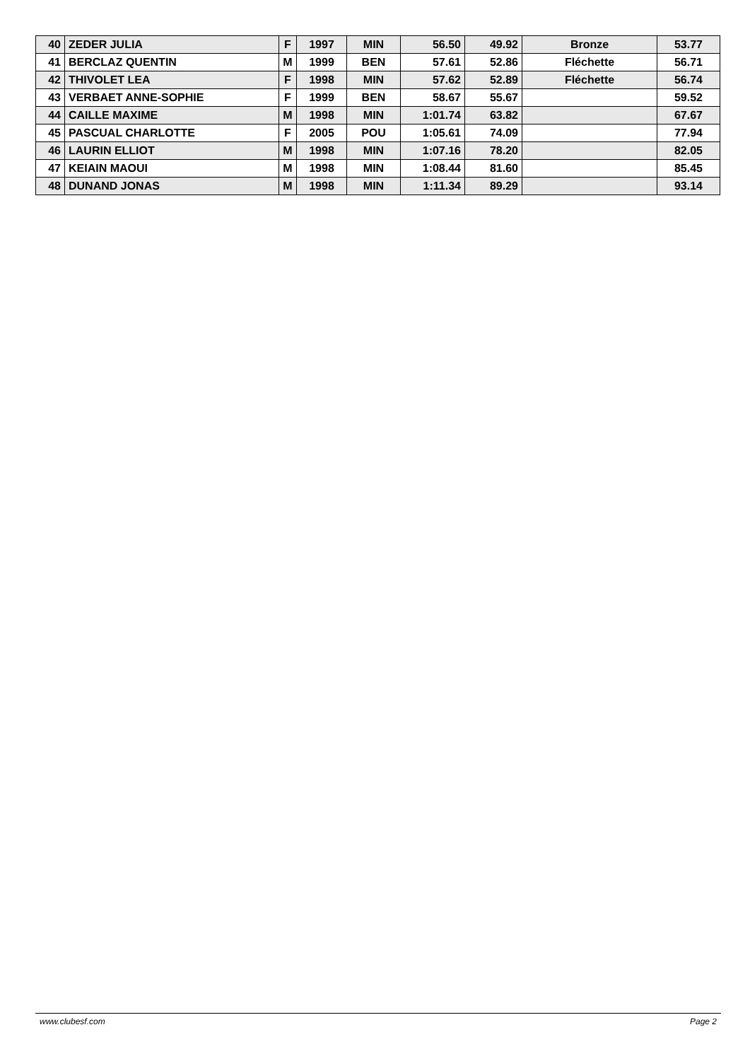| 40 | ZEDER JULIA | F | 1997 | MIN | 56.50 | 49.92 | Bronze | 53.77 |
| 41 | BERCLAZ QUENTIN | M | 1999 | BEN | 57.61 | 52.86 | Fléchette | 56.71 |
| 42 | THIVOLET LEA | F | 1998 | MIN | 57.62 | 52.89 | Fléchette | 56.74 |
| 43 | VERBAET ANNE-SOPHIE | F | 1999 | BEN | 58.67 | 55.67 | | 59.52 |
| 44 | CAILLE MAXIME | M | 1998 | MIN | 1:01.74 | 63.82 | | 67.67 |
| 45 | PASCUAL CHARLOTTE | F | 2005 | POU | 1:05.61 | 74.09 | | 77.94 |
| 46 | LAURIN ELLIOT | M | 1998 | MIN | 1:07.16 | 78.20 | | 82.05 |
| 47 | KEIAIN MAOUI | M | 1998 | MIN | 1:08.44 | 81.60 | | 85.45 |
| 48 | DUNAND JONAS | M | 1998 | MIN | 1:11.34 | 89.29 | | 93.14 |
www.clubesf.com Page 2